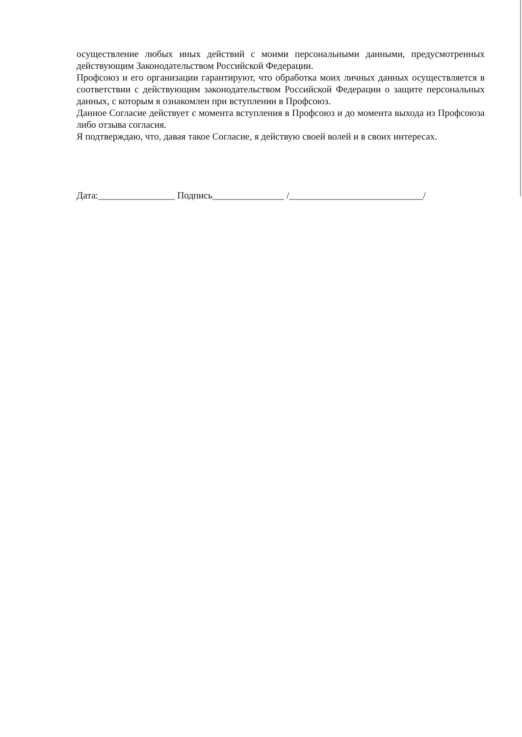осуществление любых иных действий с моими персональными данными, предусмотренных действующим Законодательством Российской Федерации.
Профсоюз и его организации гарантируют, что обработка моих личных данных осуществляется в соответствии с действующим законодательством Российской Федерации о защите персональных данных, с которым я ознакомлен при вступлении в Профсоюз.
Данное Согласие действует с момента вступления в Профсоюз и до момента выхода из Профсоюза либо отзыва согласия.
Я подтверждаю, что, давая такое Согласие, я действую своей волей и в своих интересах.
Дата:________________ Подпись_______________ /____________________________/